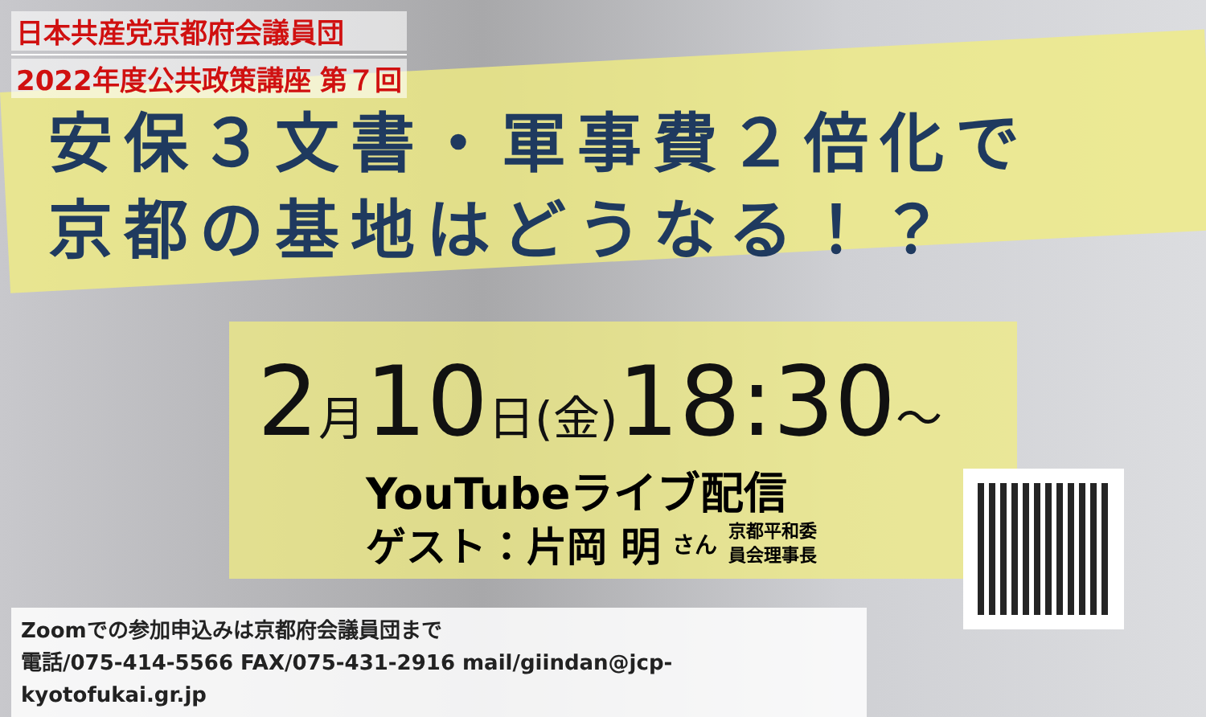日本共産党京都府会議員団
2022年度公共政策講座 第７回
安保３文書・軍事費２倍化で
京都の基地はどうなる！？
2月10日(金) 18:30～
YouTubeライブ配信
ゲスト：片岡 明 さん 京都平和委
員会理事長
Zoomでの参加申込みは京都府会議員団まで
電話/075-414-5566 FAX/075-431-2916 mail/giindan@jcp-kyotofukai.gr.jp